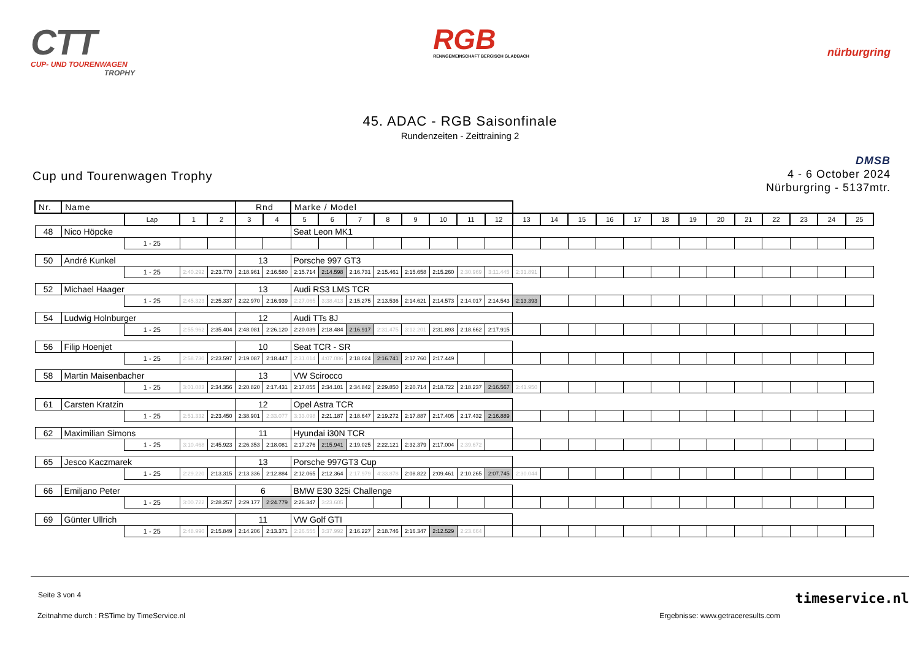CTT
CUP- UND TOURENWAGEN
TROPHY
RGB
RENNGEMEINSCHAFT BERGISCH GLADBACH
nürburgring
45. ADAC - RGB Saisonfinale
Rundenzeiten - Zeittraining 2
Cup und Tourenwagen Trophy
DMSB
4 - 6 October 2024
Nürburgring - 5137mtr.
| Nr. | Name | | | | Rnd | | Marke / Model | | | | | | | | | | | | | | | | | | | | |
| | | Lap | 1 | 2 | 3 | 4 | 5 | 6 | 7 | 8 | 9 | 10 | 11 | 12 | 13 | 14 | 15 | 16 | 17 | 18 | 19 | 20 | 21 | 22 | 23 | 24 | 25 |
| 48 | Nico Höpcke | | | | | | Seat Leon MK1 | | | | | | | | | | | | | | | | | | | | |
| | | 1 - 25 | | | | | | | | | | | | | | | | | | | | | | | | | |
| 50 | André Kunkel | | | | 13 | | Porsche 997 GT3 | | | | | | | | | | | | | | | | | | | | |
| | | 1 - 25 | 2:40.292 | 2:23.770 | 2:18.961 | 2:16.580 | 2:15.714 | 2:14.598 | 2:16.731 | 2:15.461 | 2:15.658 | 2:15.260 | 2:30.969 | 3:11.445 | 2:31.891 | | | | | | | | | | | | |
| 52 | Michael Haager | | | | 13 | | Audi RS3 LMS TCR | | | | | | | | | | | | | | | | | | | | |
| | | 1 - 25 | 2:45.323 | 2:25.337 | 2:22.970 | 2:16.939 | 2:27.065 | 3:38.413 | 2:15.275 | 2:13.536 | 2:14.621 | 2:14.573 | 2:14.017 | 2:14.543 | 2:13.393 | | | | | | | | | | | | |
| 54 | Ludwig Holnburger | | | | 12 | | Audi TTs 8J | | | | | | | | | | | | | | | | | | | | |
| | | 1 - 25 | 2:55.962 | 2:35.404 | 2:48.081 | 2:26.120 | 2:20.039 | 2:18.484 | 2:16.917 | 2:31.475 | 3:12.201 | 2:31.893 | 2:18.662 | 2:17.915 | | | | | | | | | | | | | |
| 56 | Filip Hoenjet | | | | 10 | | Seat TCR - SR | | | | | | | | | | | | | | | | | | | | |
| | | 1 - 25 | 2:58.730 | 2:23.597 | 2:19.087 | 2:18.447 | 2:31.014 | 4:07.086 | 2:18.024 | 2:16.741 | 2:17.760 | 2:17.449 | | | | | | | | | | | | | | | |
| 58 | Martin Maisenbacher | | | | 13 | | VW Scirocco | | | | | | | | | | | | | | | | | | | | |
| | | 1 - 25 | 3:01.083 | 2:34.356 | 2:20.820 | 2:17.431 | 2:17.055 | 2:34.101 | 2:34.842 | 2:29.850 | 2:20.714 | 2:18.722 | 2:18.237 | 2:16.567 | 2:41.950 | | | | | | | | | | | | |
| 61 | Carsten Kratzin | | | | 12 | | Opel Astra TCR | | | | | | | | | | | | | | | | | | | | |
| | | 1 - 25 | 2:51.332 | 2:23.450 | 2:38.901 | 2:33.077 | 3:33.098 | 2:21.187 | 2:18.647 | 2:19.272 | 2:17.887 | 2:17.405 | 2:17.432 | 2:16.889 | | | | | | | | | | | | | |
| 62 | Maximilian Simons | | | | 11 | | Hyundai i30N TCR | | | | | | | | | | | | | | | | | | | | |
| | | 1 - 25 | 3:10.468 | 2:45.923 | 2:26.353 | 2:18.081 | 2:17.276 | 2:15.941 | 2:19.025 | 2:22.121 | 2:32.379 | 2:17.004 | 2:39.672 | | | | | | | | | | | | | | |
| 65 | Jesco Kaczmarek | | | | 13 | | Porsche 997GT3 Cup | | | | | | | | | | | | | | | | | | | | |
| | | 1 - 25 | 2:29.220 | 2:13.315 | 2:13.336 | 2:12.884 | 2:12.065 | 2:12.364 | 2:17.979 | 4:33.878 | 2:08.822 | 2:09.461 | 2:10.265 | 2:07.745 | 2:30.044 | | | | | | | | | | | | |
| 66 | Emiljano Peter | | | | 6 | | BMW E30 325i Challenge | | | | | | | | | | | | | | | | | | | | |
| | | 1 - 25 | 3:00.722 | 2:28.257 | 2:29.177 | 2:24.779 | 2:26.347 | 3:23.605 | | | | | | | | | | | | | | | | | | | |
| 69 | Günter Ullrich | | | | 11 | | VW Golf GTI | | | | | | | | | | | | | | | | | | | | |
| | | 1 - 25 | 2:48.990 | 2:15.849 | 2:14.206 | 2:13.371 | 2:26.555 | 3:37.992 | 2:16.227 | 2:18.746 | 2:16.347 | 2:12.529 | 2:23.664 | | | | | | | | | | | | | | |
Seite 3 von 4
Zeitnahme durch : RSTime by TimeService.nl Ergebnisse: www.getraceresults.com
timeservice.nl